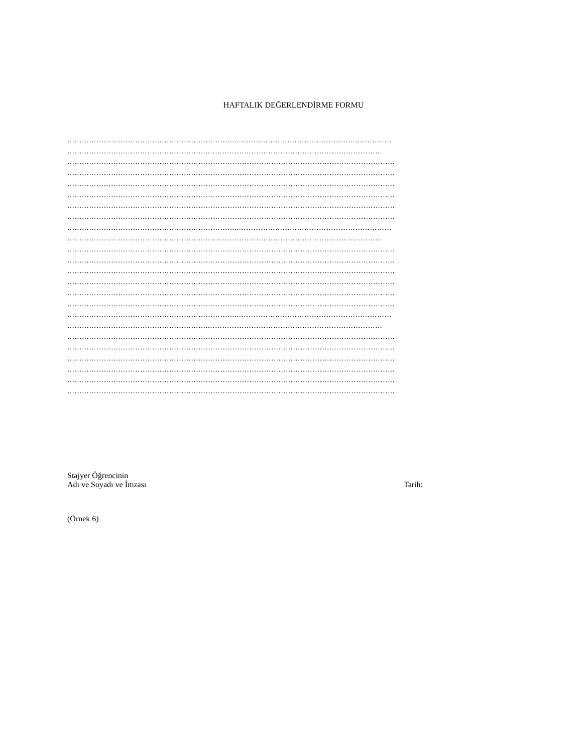HAFTALIK DEĞERLENDİRME FORMU
……………………………………………………………..………………………………………………………
………………………………………………….………………………………………………………………
………………………………………………………………………………………………………………………
………………………………………………………………………………………………………………………
………………………………………………………………………………………………………………………
………………………………………………………………………………………………………………………
………………………………………………………………………………………………………………………
………………………………………………………………………………………………………………………
……………………………………………………………..………………………………………………………
………………………………………………….………………………………………………………………
………………………………………………………………………………………………………………………
………………………………………………………………………………………………………………………
………………………………………………………………………………………………………………………
………………………………………………………………………………………………………………………
………………………………………………………………………………………………………………………
………………………………………………………………………………………………………………………
……………………………………………………………..………………………………………………………
………………………………………………….………………………………………………………………
………………………………………………………………………………………………………………………
………………………………………………………………………………………………………………………
………………………………………………………………………………………………………………………
………………………………………………………………………………………………………………………
………………………………………………………………………………………………………………………
………………………………………………………………………………………………………………………
Stajyer Öğrencinin
Adı ve Soyadı ve İmzası
Tarih:
(Örnek 6)